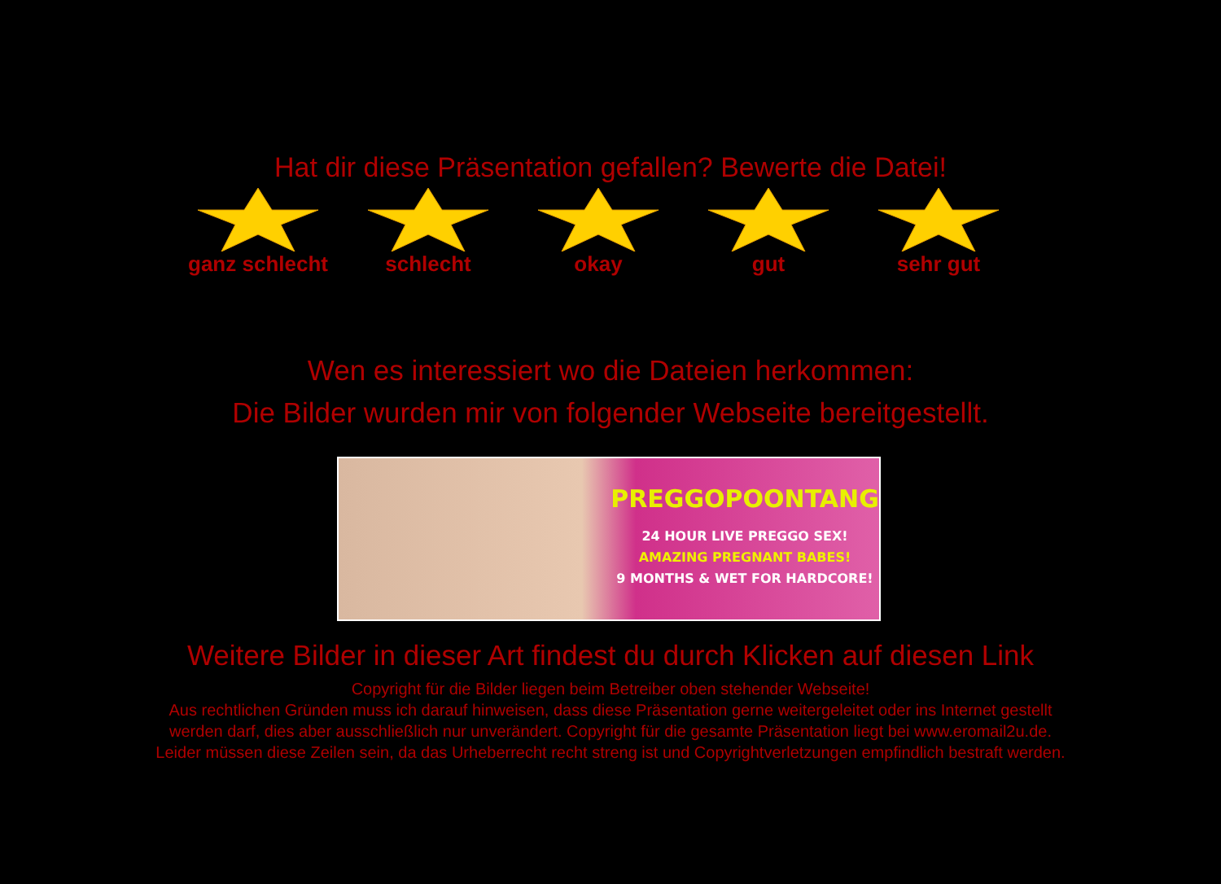Hat dir diese Präsentation gefallen? Bewerte die Datei!
ganz schlecht schlecht okay gut sehr gut
Wen es interessiert wo die Dateien herkommen:
Die Bilder wurden mir von folgender Webseite bereitgestellt.
PREGGOPOONTANG
24 HOUR LIVE PREGGO SEX!
AMAZING PREGNANT BABES!
9 MONTHS & WET FOR HARDCORE!
Weitere Bilder in dieser Art findest du durch Klicken auf diesen Link
Copyright für die Bilder liegen beim Betreiber oben stehender Webseite!
Aus rechtlichen Gründen muss ich darauf hinweisen, dass diese Präsentation gerne weitergeleitet oder ins Internet gestellt
werden darf, dies aber ausschließlich nur unverändert. Copyright für die gesamte Präsentation liegt bei www.eromail2u.de.
Leider müssen diese Zeilen sein, da das Urheberrecht recht streng ist und Copyrightverletzungen empfindlich bestraft werden.